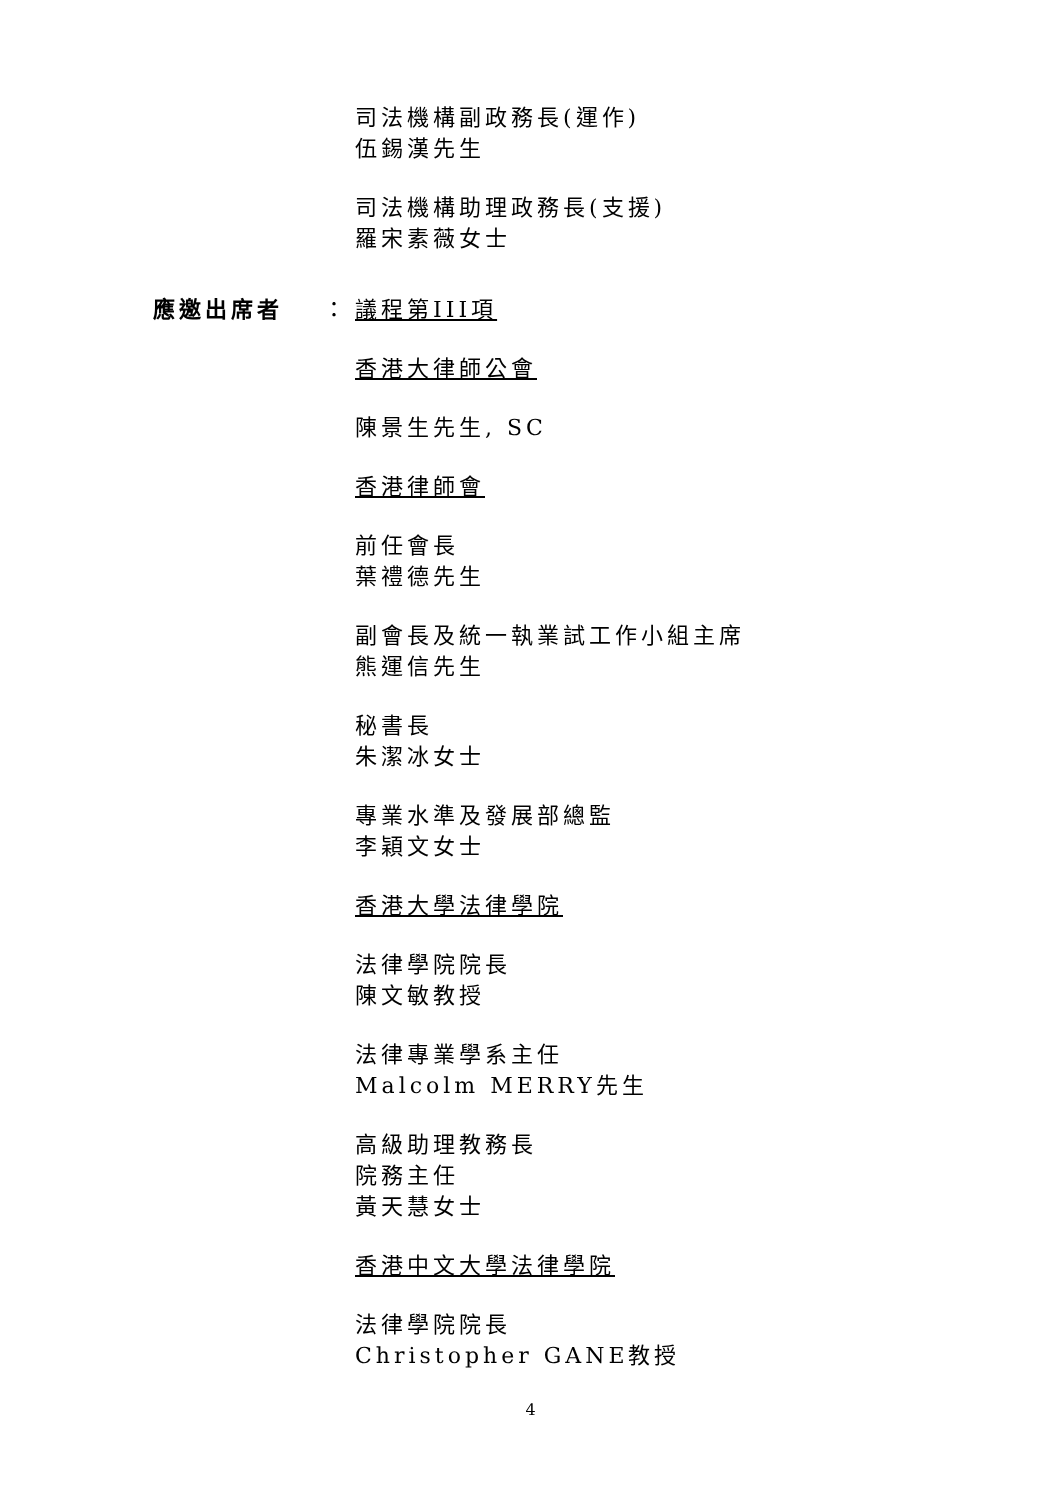司法機構副政務長(運作)
伍錫漢先生
司法機構助理政務長(支援)
羅宋素薇女士
應邀出席者 ： 議程第III項
香港大律師公會
陳景生先生, SC
香港律師會
前任會長
葉禮德先生
副會長及統一執業試工作小組主席
熊運信先生
秘書長
朱潔冰女士
專業水準及發展部總監
李穎文女士
香港大學法律學院
法律學院院長
陳文敏教授
法律專業學系主任
Malcolm MERRY先生
高級助理教務長
院務主任
黃天慧女士
香港中文大學法律學院
法律學院院長
Christopher GANE教授
4